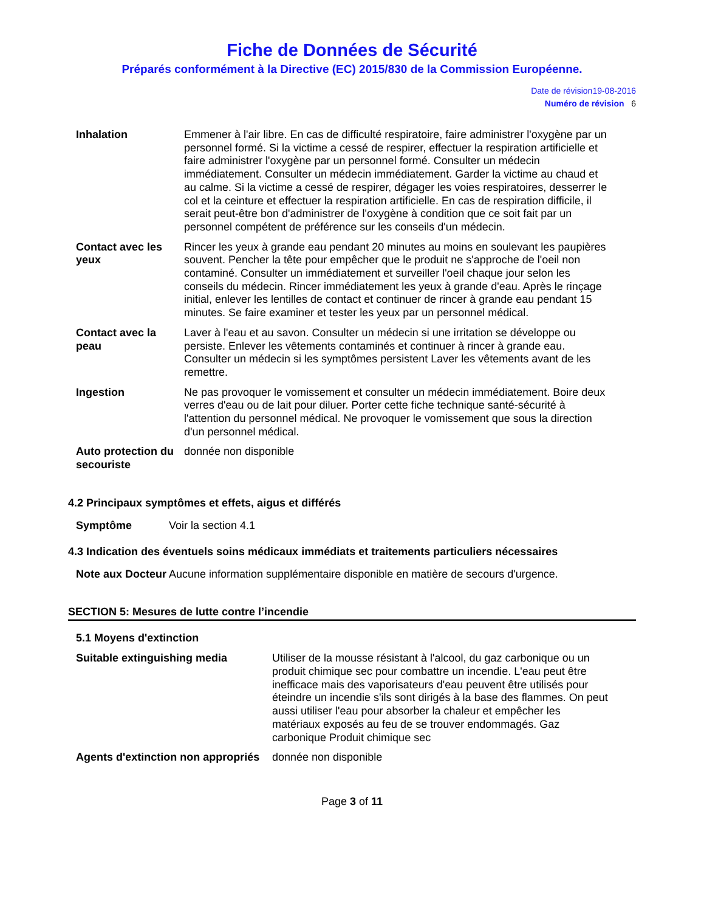Fiche de Données de Sécurité
Préparés conformément à la Directive (EC) 2015/830 de la Commission Européenne.
Date de révision 19-08-2016
Numéro de révision 6
| Inhalation | Emmener à l'air libre. En cas de difficulté respiratoire, faire administrer l'oxygène par un personnel formé. Si la victime a cessé de respirer, effectuer la respiration artificielle et faire administrer l'oxygène par un personnel formé. Consulter un médecin immédiatement. Consulter un médecin immédiatement. Garder la victime au chaud et au calme. Si la victime a cessé de respirer, dégager les voies respiratoires, desserrer le col et la ceinture et effectuer la respiration artificielle. En cas de respiration difficile, il serait peut-être bon d'administrer de l'oxygène à condition que ce soit fait par un personnel compétent de préférence sur les conseils d'un médecin. |
| Contact avec les yeux | Rincer les yeux à grande eau pendant 20 minutes au moins en soulevant les paupières souvent. Pencher la tête pour empêcher que le produit ne s'approche de l'oeil non contaminé. Consulter un immédiatement et surveiller l'oeil chaque jour selon les conseils du médecin. Rincer immédiatement les yeux à grande d'eau. Après le rinçage initial, enlever les lentilles de contact et continuer de rincer à grande eau pendant 15 minutes. Se faire examiner et tester les yeux par un personnel médical. |
| Contact avec la peau | Laver à l'eau et au savon. Consulter un médecin si une irritation se développe ou persiste. Enlever les vêtements contaminés et continuer à rincer à grande eau. Consulter un médecin si les symptômes persistent Laver les vêtements avant de les remettre. |
| Ingestion | Ne pas provoquer le vomissement et consulter un médecin immédiatement. Boire deux verres d'eau ou de lait pour diluer. Porter cette fiche technique santé-sécurité à l'attention du personnel médical. Ne provoquer le vomissement que sous la direction d'un personnel médical. |
| Auto protection du secouriste | donnée non disponible |
4.2 Principaux symptômes et effets, aigus et différés
| Symptôme | Voir la section 4.1 |
4.3 Indication des éventuels soins médicaux immédiats et traitements particuliers nécessaires
| Note aux Docteur | Aucune information supplémentaire disponible en matière de secours d'urgence. |
SECTION 5: Mesures de lutte contre l’incendie
5.1 Moyens d'extinction
| Suitable extinguishing media | Utiliser de la mousse résistant à l'alcool, du gaz carbonique ou un produit chimique sec pour combattre un incendie. L'eau peut être inefficace mais des vaporisateurs d'eau peuvent être utilisés pour éteindre un incendie s'ils sont dirigés à la base des flammes. On peut aussi utiliser l'eau pour absorber la chaleur et empêcher les matériaux exposés au feu de se trouver endommagés. Gaz carbonique Produit chimique sec |
| Agents d'extinction non appropriés | donnée non disponible |
Page 3 of 11